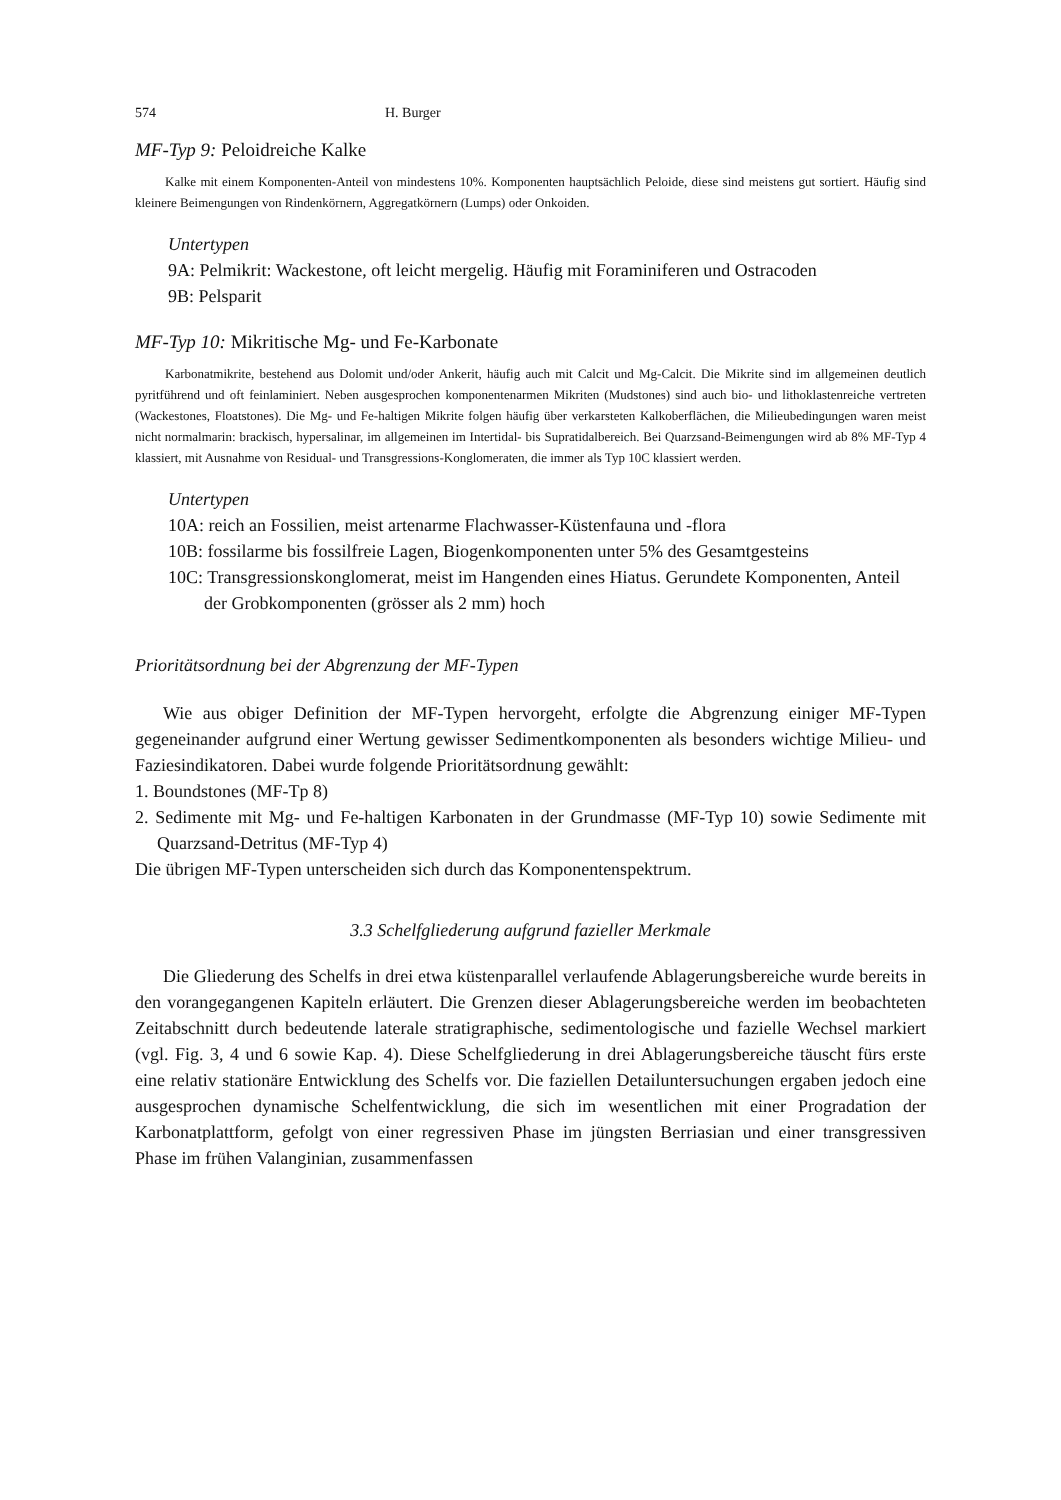574 H. Burger
MF-Typ 9: Peloidreiche Kalke
Kalke mit einem Komponenten-Anteil von mindestens 10%. Komponenten hauptsächlich Peloide, diese sind meistens gut sortiert. Häufig sind kleinere Beimengungen von Rindenkörnern, Aggregatkörnern (Lumps) oder Onkoiden.
Untertypen
9A: Pelmikrit: Wackestone, oft leicht mergelig. Häufig mit Foraminiferen und Ostracoden
9B: Pelsparit
MF-Typ 10: Mikritische Mg- und Fe-Karbonate
Karbonatmikrite, bestehend aus Dolomit und/oder Ankerit, häufig auch mit Calcit und Mg-Calcit. Die Mikrite sind im allgemeinen deutlich pyritführend und oft feinlaminiert. Neben ausgesprochen komponentenarmen Mikriten (Mudstones) sind auch bio- und lithoklastenreiche vertreten (Wackestones, Floatstones). Die Mg- und Fe-haltigen Mikrite folgen häufig über verkarsteten Kalkoberflächen, die Milieubedingungen waren meist nicht normalmarin: brackisch, hypersalinar, im allgemeinen im Intertidal- bis Supratidalbereich. Bei Quarzsand-Beimengungen wird ab 8% MF-Typ 4 klassiert, mit Ausnahme von Residual- und Transgressions-Konglomeraten, die immer als Typ 10C klassiert werden.
Untertypen
10A: reich an Fossilien, meist artenarme Flachwasser-Küstenfauna und -flora
10B: fossilarme bis fossilfreie Lagen, Biogenkomponenten unter 5% des Gesamtgesteins
10C: Transgressionskonglomerat, meist im Hangenden eines Hiatus. Gerundete Komponenten, Anteil der Grobkomponenten (grösser als 2 mm) hoch
Prioritätsordnung bei der Abgrenzung der MF-Typen
Wie aus obiger Definition der MF-Typen hervorgeht, erfolgte die Abgrenzung einiger MF-Typen gegeneinander aufgrund einer Wertung gewisser Sedimentkomponenten als besonders wichtige Milieu- und Faziesindikatoren. Dabei wurde folgende Prioritätsordnung gewählt:
1. Boundstones (MF-Tp 8)
2. Sedimente mit Mg- und Fe-haltigen Karbonaten in der Grundmasse (MF-Typ 10) sowie Sedimente mit Quarzsand-Detritus (MF-Typ 4)
Die übrigen MF-Typen unterscheiden sich durch das Komponentenspektrum.
3.3 Schelfgliederung aufgrund fazieller Merkmale
Die Gliederung des Schelfs in drei etwa küstenparallel verlaufende Ablagerungsbereiche wurde bereits in den vorangegangenen Kapiteln erläutert. Die Grenzen dieser Ablagerungsbereiche werden im beobachteten Zeitabschnitt durch bedeutende laterale stratigraphische, sedimentologische und fazielle Wechsel markiert (vgl. Fig. 3, 4 und 6 sowie Kap. 4). Diese Schelfgliederung in drei Ablagerungsbereiche täuscht fürs erste eine relativ stationäre Entwicklung des Schelfs vor. Die faziellen Detailuntersuchungen ergaben jedoch eine ausgesprochen dynamische Schelfentwicklung, die sich im wesentlichen mit einer Progradation der Karbonatplattform, gefolgt von einer regressiven Phase im jüngsten Berriasian und einer transgressiven Phase im frühen Valanginian, zusammenfassen